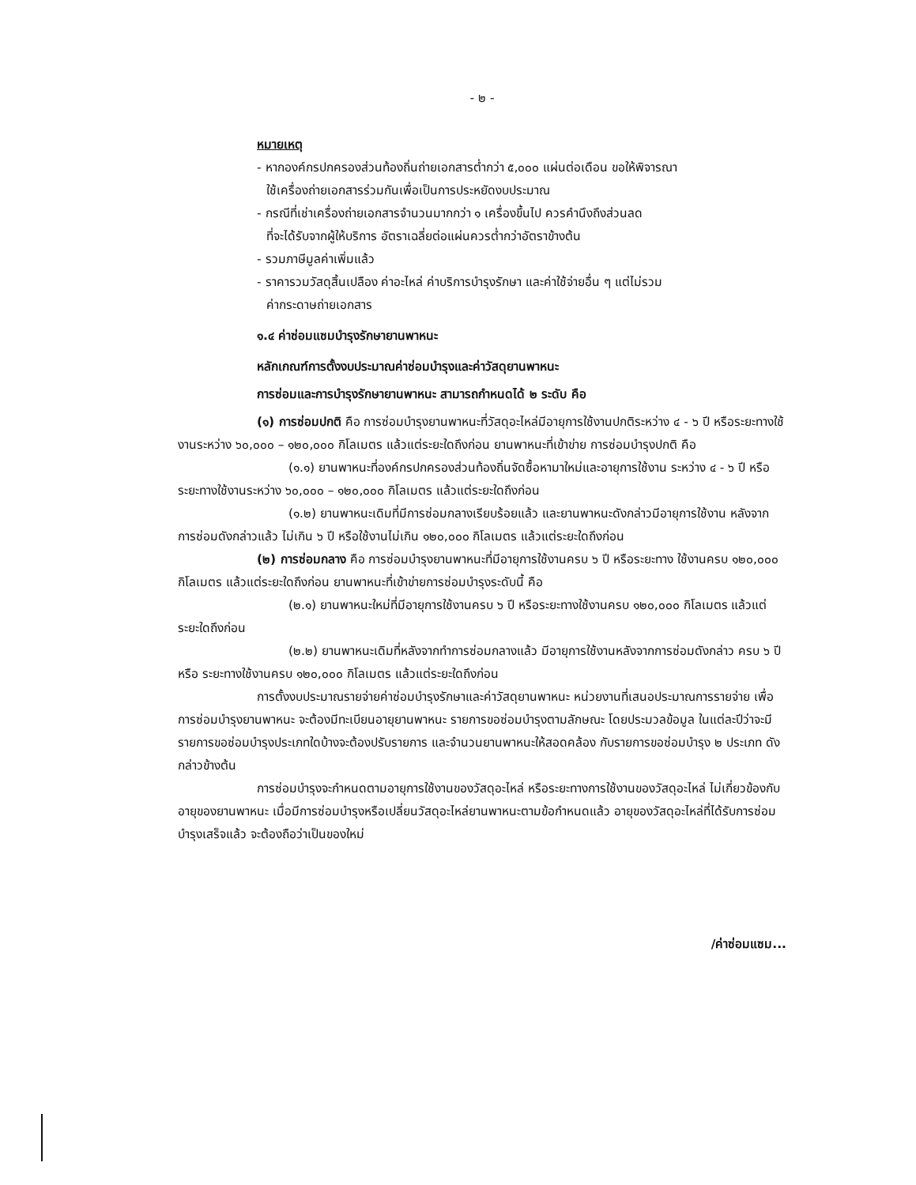- ๒ -
หมายเหตุ
- หากองค์กรปกครองส่วนท้องถิ่นถ่ายเอกสารต่ำกว่า ๕,๐๐๐ แผ่นต่อเดือน ขอให้พิจารณา
ใช้เครื่องถ่ายเอกสารร่วมกันเพื่อเป็นการประหยัดงบประมาณ
- กรณีที่เช่าเครื่องถ่ายเอกสารจำนวนมากกว่า ๑ เครื่องขึ้นไป ควรคำนึงถึงส่วนลด
ที่จะได้รับจากผู้ให้บริการ อัตราเฉลี่ยต่อแผ่นควรต่ำกว่าอัตราข้างต้น
- รวมภาษีมูลค่าเพิ่มแล้ว
- ราคารวมวัสดุสิ้นเปลือง ค่าอะไหล่ ค่าบริการบำรุงรักษา และค่าใช้จ่ายอื่น ๆ แต่ไม่รวม
ค่ากระดาษถ่ายเอกสาร
๑.๔ ค่าซ่อมแซมบำรุงรักษายานพาหนะ
หลักเกณฑ์การตั้งงบประมาณค่าซ่อมบำรุงและค่าวัสดุยานพาหนะ
การซ่อมและการบำรุงรักษายานพาหนะ สามารถกำหนดได้ ๒ ระดับ คือ
(๑) การซ่อมปกติ คือ การซ่อมบำรุงยานพาหนะที่วัสดุอะไหล่มีอายุการใช้งานปกติระหว่าง ๔ - ๖ ปี หรือระยะทางใช้งานระหว่าง ๖๐,๐๐๐ – ๑๒๐,๐๐๐ กิโลเมตร แล้วแต่ระยะใดถึงก่อน ยานพาหนะที่เข้าข่าย การซ่อมบำรุงปกติ คือ
(๑.๑) ยานพาหนะที่องค์กรปกครองส่วนท้องถิ่นจัดซื้อหามาใหม่และอายุการใช้งาน ระหว่าง ๔ - ๖ ปี หรือระยะทางใช้งานระหว่าง ๖๐,๐๐๐ – ๑๒๐,๐๐๐ กิโลเมตร แล้วแต่ระยะใดถึงก่อน
(๑.๒) ยานพาหนะเดิมที่มีการซ่อมกลางเรียบร้อยแล้ว และยานพาหนะดังกล่าวมีอายุการใช้งาน หลังจากการซ่อมดังกล่าวแล้ว ไม่เกิน ๖ ปี หรือใช้งานไม่เกิน ๑๒๐,๐๐๐ กิโลเมตร แล้วแต่ระยะใดถึงก่อน
(๒) การซ่อมกลาง คือ การซ่อมบำรุงยานพาหนะที่มีอายุการใช้งานครบ ๖ ปี หรือระยะทาง ใช้งานครบ ๑๒๐,๐๐๐ กิโลเมตร แล้วแต่ระยะใดถึงก่อน ยานพาหนะที่เข้าข่ายการซ่อมบำรุงระดับนี้ คือ
(๒.๑) ยานพาหนะใหม่ที่มีอายุการใช้งานครบ ๖ ปี หรือระยะทางใช้งานครบ ๑๒๐,๐๐๐ กิโลเมตร แล้วแต่ระยะใดถึงก่อน
(๒.๒) ยานพาหนะเดิมที่หลังจากทำการซ่อมกลางแล้ว มีอายุการใช้งานหลังจากการซ่อมดังกล่าว ครบ ๖ ปี หรือ ระยะทางใช้งานครบ ๑๒๐,๐๐๐ กิโลเมตร แล้วแต่ระยะใดถึงก่อน
การตั้งงบประมาณรายจ่ายค่าซ่อมบำรุงรักษาและค่าวัสดุยานพาหนะ หน่วยงานที่เสนอประมาณการรายจ่าย เพื่อการซ่อมบำรุงยานพาหนะ จะต้องมีทะเบียนอายุยานพาหนะ รายการขอซ่อมบำรุงตามลักษณะ โดยประมวลข้อมูล ในแต่ละปีว่าจะมีรายการขอซ่อมบำรุงประเภทใดบ้างจะต้องปรับรายการ และจำนวนยานพาหนะให้สอดคล้อง กับรายการขอซ่อมบำรุง ๒ ประเภท ดังกล่าวข้างต้น
การซ่อมบำรุงจะกำหนดตามอายุการใช้งานของวัสดุอะไหล่ หรือระยะทางการใช้งานของวัสดุอะไหล่ ไม่เกี่ยวข้องกับอายุของยานพาหนะ เมื่อมีการซ่อมบำรุงหรือเปลี่ยนวัสดุอะไหล่ยานพาหนะตามข้อกำหนดแล้ว อายุของวัสดุอะไหล่ที่ได้รับการซ่อมบำรุงเสร็จแล้ว จะต้องถือว่าเป็นของใหม่
/ค่าซ่อมแซม...